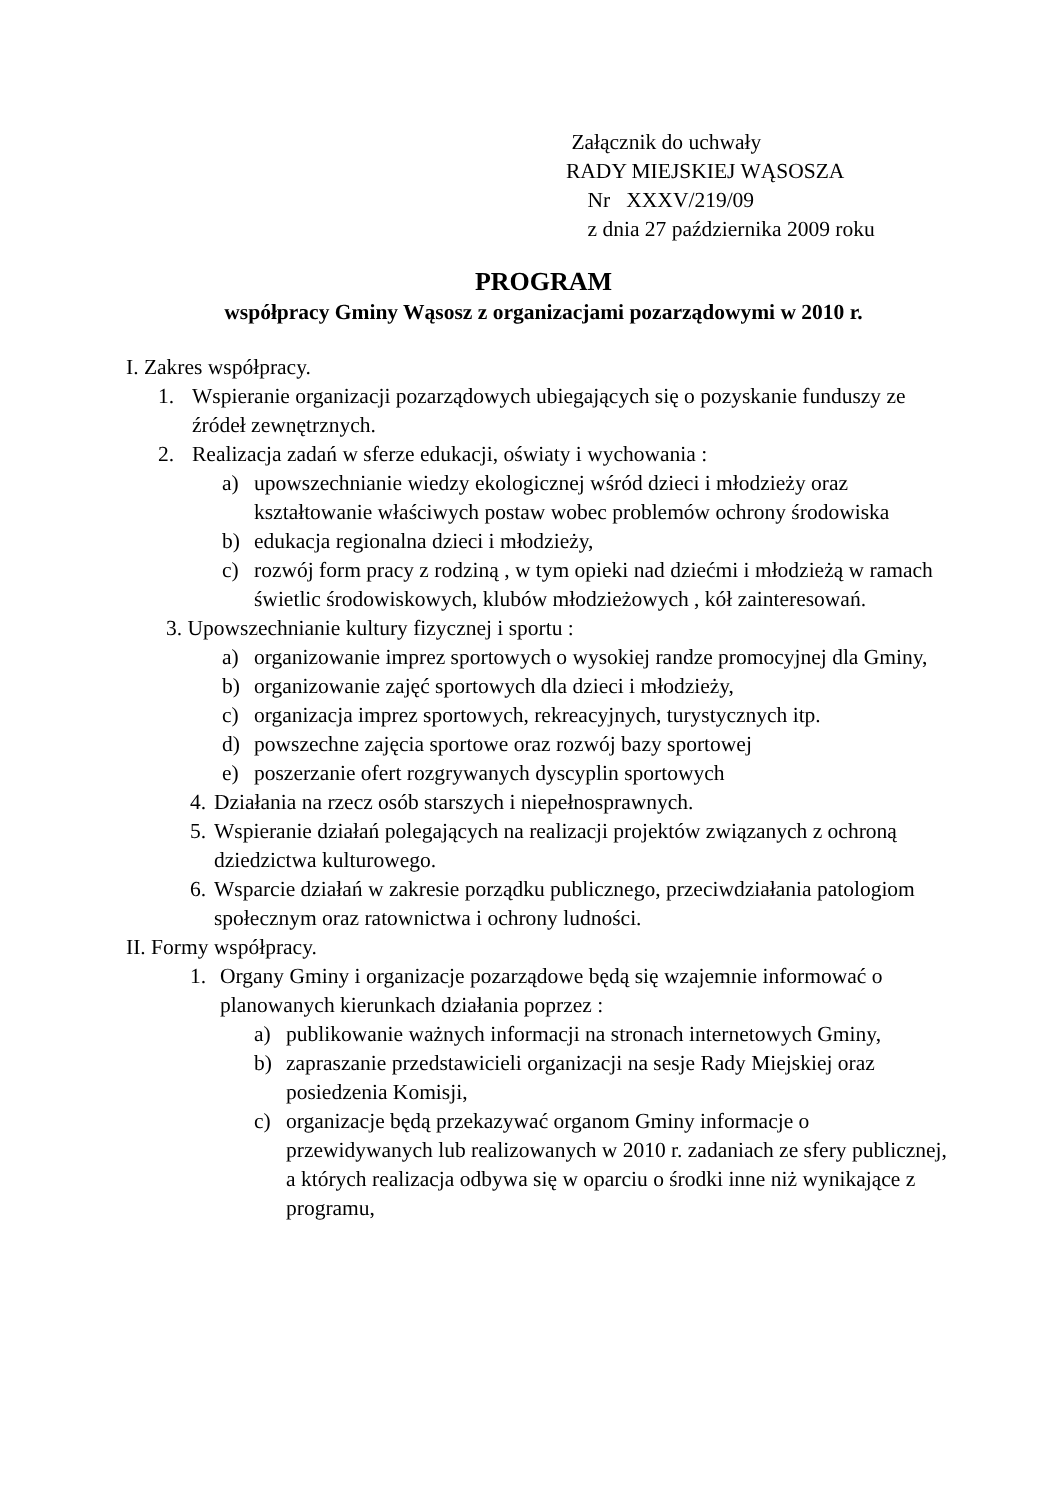Załącznik do uchwały
RADY MIEJSKIEJ WĄSOSZA
Nr XXXV/219/09
z dnia 27 października 2009 roku
PROGRAM
współpracy Gminy Wąsosz z organizacjami pozarządowymi w 2010 r.
I. Zakres współpracy.
1. Wspieranie organizacji pozarządowych ubiegających się o pozyskanie funduszy ze źródeł zewnętrznych.
2. Realizacja zadań w sferze edukacji, oświaty i wychowania :
a) upowszechnianie wiedzy ekologicznej wśród dzieci i młodzieży oraz kształtowanie właściwych postaw wobec problemów ochrony środowiska
b) edukacja regionalna dzieci i młodzieży,
c) rozwój form pracy z rodziną , w tym opieki nad dziećmi i młodzieżą w ramach świetlic środowiskowych, klubów młodzieżowych , kół zainteresowań.
3. Upowszechnianie kultury fizycznej i sportu :
a) organizowanie imprez sportowych o wysokiej randze promocyjnej dla Gminy,
b) organizowanie zajęć sportowych dla dzieci i młodzieży,
c) organizacja imprez sportowych, rekreacyjnych, turystycznych itp.
d) powszechne zajęcia sportowe oraz rozwój bazy sportowej
e) poszerzanie ofert rozgrywanych dyscyplin sportowych
4. Działania na rzecz osób starszych i niepełnosprawnych.
5. Wspieranie działań polegających na realizacji projektów związanych z ochroną dziedzictwa kulturowego.
6. Wsparcie działań w zakresie porządku publicznego, przeciwdziałania patologiom społecznym oraz ratownictwa i ochrony ludności.
II. Formy współpracy.
1. Organy Gminy i organizacje pozarządowe będą się wzajemnie informować o planowanych kierunkach działania poprzez :
a) publikowanie ważnych informacji na stronach internetowych Gminy,
b) zapraszanie przedstawicieli organizacji na sesje Rady Miejskiej oraz posiedzenia Komisji,
c) organizacje będą przekazywać organom Gminy informacje o przewidywanych lub realizowanych w 2010 r. zadaniach ze sfery publicznej, a których realizacja odbywa się w oparciu o środki inne niż wynikające z programu,